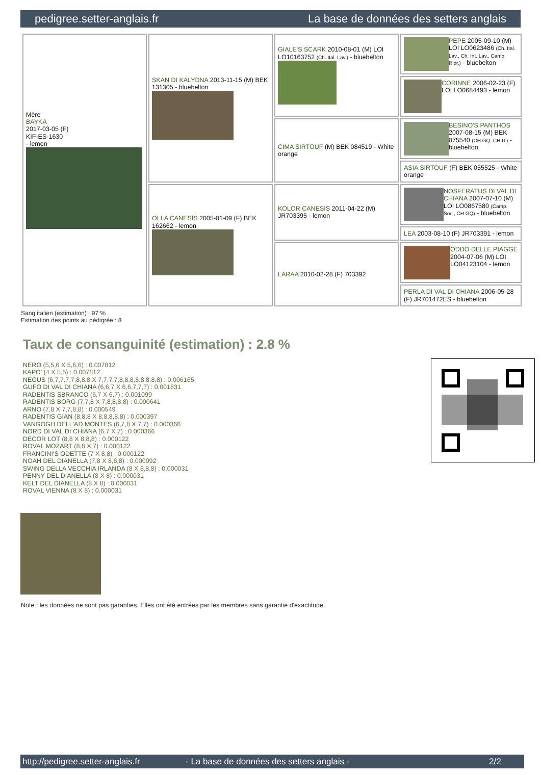pedigree.setter-anglais.fr La base de données des setters anglais
| Mère BAYKA 2017-03-05 (F) KIF-ES-1630 - lemon | SKAN DI KALYDNA 2013-11-15 (M) BEK 131305 - bluebelton | GIALE'S SCARK 2010-08-01 (M) LOI LO10163752 (Ch. Ital. Lav.) - bluebelton | PEPE 2005-09-10 (M) LOI LO0623486 (Ch. Ital. Lav., Ch. Int. Lav., Camp. Ripr.) - bluebelton |
| | | | CORINNE 2006-02-23 (F) LOI LO0684493 - lemon |
| | | CIMA SIRTOUF (M) BEK 084519 - White orange | BESINO'S PANTHOS 2007-08-15 (M) BEK 075540 (CH GQ, CH IT) - bluebelton |
| | | | ASIA SIRTOUF (F) BEK 055525 - White orange |
| | OLLA CANESIS 2005-01-09 (F) BEK 162662 - lemon | KOLOR CANESIS 2011-04-22 (M) JR703395 - lemon | NOSFERATUS DI VAL DI CHIANA 2007-07-10 (M) LOI LO0867580 (Camp. Soc., CH GQ) - bluebelton |
| | | | LEA 2003-08-10 (F) JR703391 - lemon |
| | | LARAA 2010-02-28 (F) 703392 | ODDO DELLE PIAGGE 2004-07-06 (M) LOI LO04123104 - lemon |
| | | | PERLA DI VAL DI CHIANA 2006-05-28 (F) JR701472ES - bluebelton |
Sang italien (estimation) : 97 %
Estimation des points au pédigrée : 8
Taux de consanguinité (estimation) : 2.8 %
NERO (5,5,6 X 5,6,6) : 0.007812
KAPO' (4 X 5,5) : 0.007812
NEGUS (6,7,7,7,7,8,8,8 X 7,7,7,7,8,8,8,8,8,8,8,8) : 0.006165
GUFO DI VAL DI CHIANA (6,6,7 X 6,6,7,7,7) : 0.001831
RADENTIS SBRANCO (6,7 X 6,7) : 0.001099
RADENTIS BORG (7,7,8 X 7,8,8,8,8) : 0.000641
ARNO (7,8 X 7,7,8,8) : 0.000549
RADENTIS GIAN (8,8,8 X 8,8,8,8,8) : 0.000397
VANGOGH DELL'AD MONTES (6,7,8 X 7,7) : 0.000366
NORD DI VAL DI CHIANA (6,7 X 7) : 0.000366
DECOR LOT (8,8 X 8,8,8) : 0.000122
ROVAL MOZART (8,8 X 7) : 0.000122
FRANCINI'S ODETTE (7 X 8,8) : 0.000122
NOAH DEL DIANELLA (7,8 X 8,8,8) : 0.000092
SWING DELLA VECCHIA IRLANDA (8 X 8,8,8) : 0.000031
PENNY DEL DIANELLA (8 X 8) : 0.000031
KELT DEL DIANELLA (8 X 8) : 0.000031
ROVAL VIENNA (8 X 8) : 0.000031
Note : les données ne sont pas garanties. Elles ont été entrées par les membres sans garantie d'exactitude.
http://pedigree.setter-anglais.fr - La base de données des setters anglais - 2/2